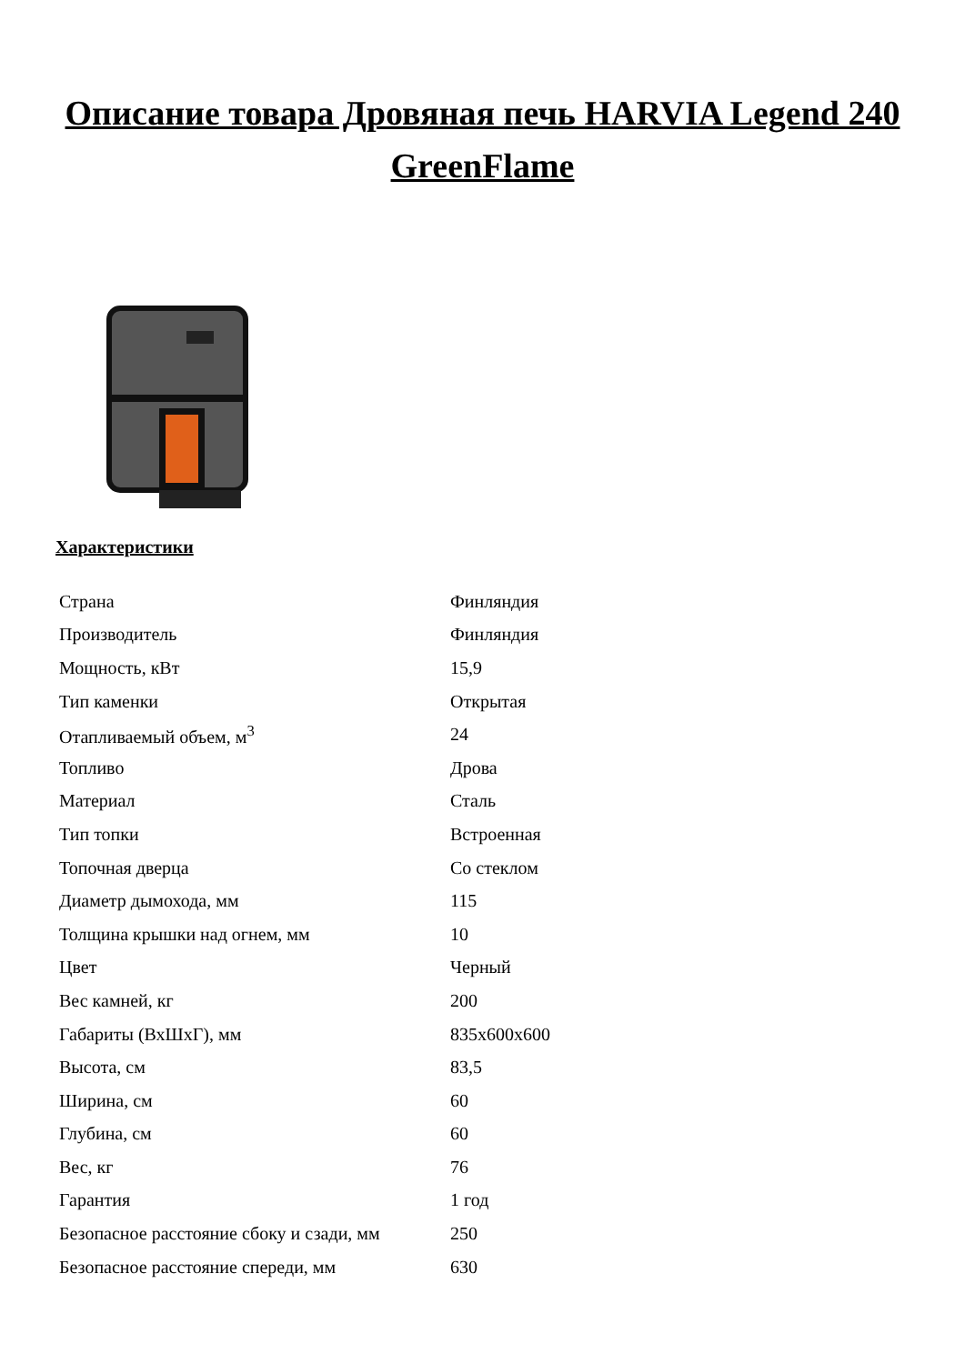Описание товара Дровяная печь HARVIA Legend 240 GreenFlame
Характеристики
| Страна | Финляндия |
| Производитель | Финляндия |
| Мощность, кВт | 15,9 |
| Тип каменки | Открытая |
| Отапливаемый объем, м<sup>3</sup> | 24 |
| Топливо | Дрова |
| Материал | Сталь |
| Тип топки | Встроенная |
| Топочная дверца | Со стеклом |
| Диаметр дымохода, мм | 115 |
| Толщина крышки над огнем, мм | 10 |
| Цвет | Черный |
| Вес камней, кг | 200 |
| Габариты (ВхШхГ), мм | 835x600x600 |
| Высота, см | 83,5 |
| Ширина, см | 60 |
| Глубина, см | 60 |
| Вес, кг | 76 |
| Гарантия | 1 год |
| Безопасное расстояние сбоку и сзади, мм | 250 |
| Безопасное расстояние спереди, мм | 630 |